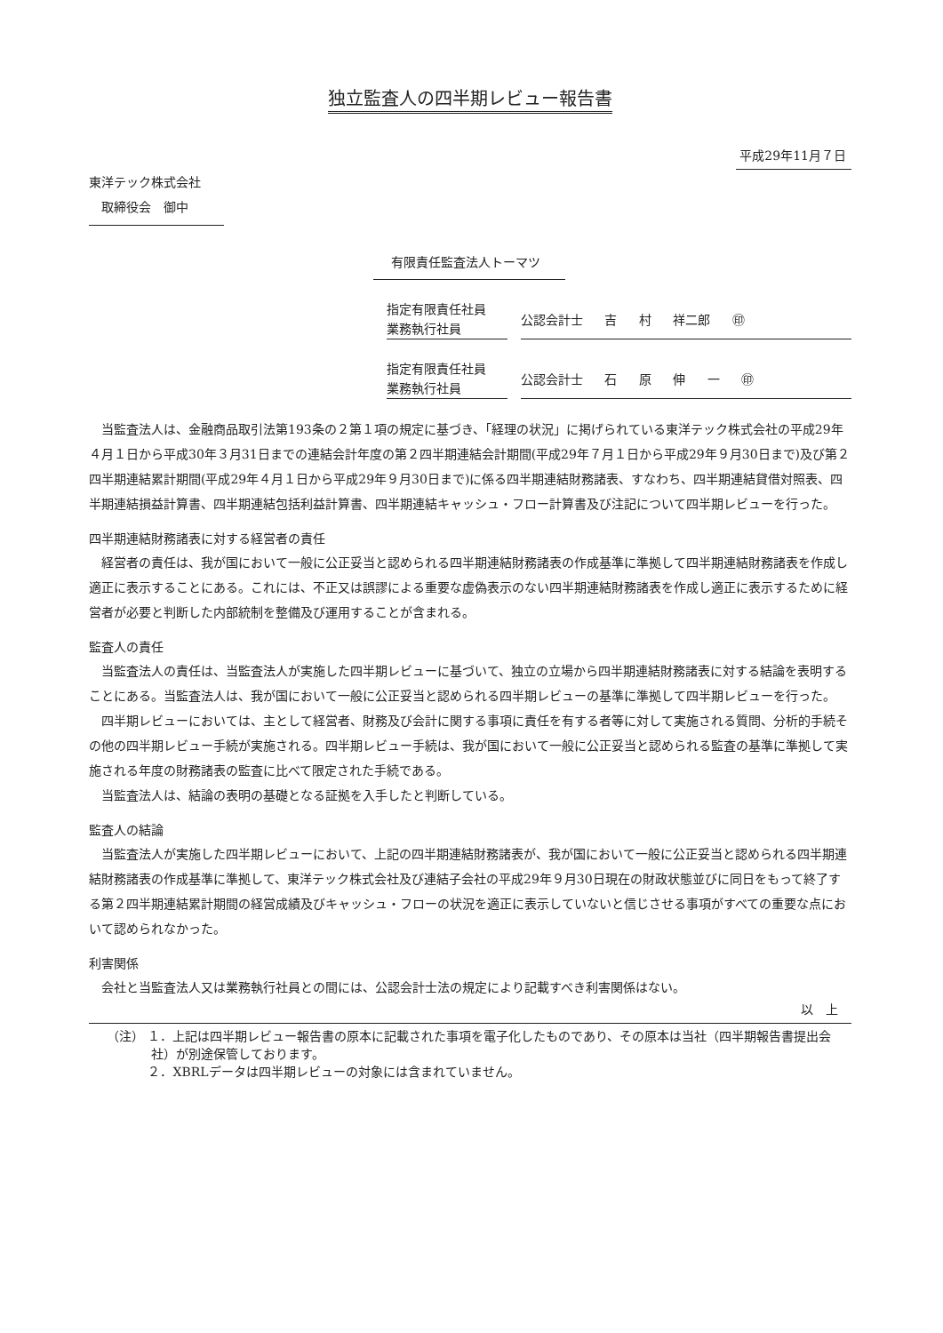独立監査人の四半期レビュー報告書
平成29年11月７日
東洋テック株式会社
　取締役会　御中
有限責任監査法人トーマツ
指定有限責任社員
業務執行社員
公認会計士 吉 村 祥二郎 ㊞
指定有限責任社員
業務執行社員
公認会計士 石 原 伸 一 ㊞
当監査法人は、金融商品取引法第193条の２第１項の規定に基づき、「経理の状況」に掲げられている東洋テック株式会社の平成29年４月１日から平成30年３月31日までの連結会計年度の第２四半期連結会計期間(平成29年７月１日から平成29年９月30日まで)及び第２四半期連結累計期間(平成29年４月１日から平成29年９月30日まで)に係る四半期連結財務諸表、すなわち、四半期連結貸借対照表、四半期連結損益計算書、四半期連結包括利益計算書、四半期連結キャッシュ・フロー計算書及び注記について四半期レビューを行った。
四半期連結財務諸表に対する経営者の責任
経営者の責任は、我が国において一般に公正妥当と認められる四半期連結財務諸表の作成基準に準拠して四半期連結財務諸表を作成し適正に表示することにある。これには、不正又は誤謬による重要な虚偽表示のない四半期連結財務諸表を作成し適正に表示するために経営者が必要と判断した内部統制を整備及び運用することが含まれる。
監査人の責任
当監査法人の責任は、当監査法人が実施した四半期レビューに基づいて、独立の立場から四半期連結財務諸表に対する結論を表明することにある。当監査法人は、我が国において一般に公正妥当と認められる四半期レビューの基準に準拠して四半期レビューを行った。
四半期レビューにおいては、主として経営者、財務及び会計に関する事項に責任を有する者等に対して実施される質問、分析的手続その他の四半期レビュー手続が実施される。四半期レビュー手続は、我が国において一般に公正妥当と認められる監査の基準に準拠して実施される年度の財務諸表の監査に比べて限定された手続である。
当監査法人は、結論の表明の基礎となる証拠を入手したと判断している。
監査人の結論
当監査法人が実施した四半期レビューにおいて、上記の四半期連結財務諸表が、我が国において一般に公正妥当と認められる四半期連結財務諸表の作成基準に準拠して、東洋テック株式会社及び連結子会社の平成29年９月30日現在の財政状態並びに同日をもって終了する第２四半期連結累計期間の経営成績及びキャッシュ・フローの状況を適正に表示していないと信じさせる事項がすべての重要な点において認められなかった。
利害関係
会社と当監査法人又は業務執行社員との間には、公認会計士法の規定により記載すべき利害関係はない。
以　上
（注） １．上記は四半期レビュー報告書の原本に記載された事項を電子化したものであり、その原本は当社（四半期報告書提出会社）が別途保管しております。
　　　 ２．XBRLデータは四半期レビューの対象には含まれていません。